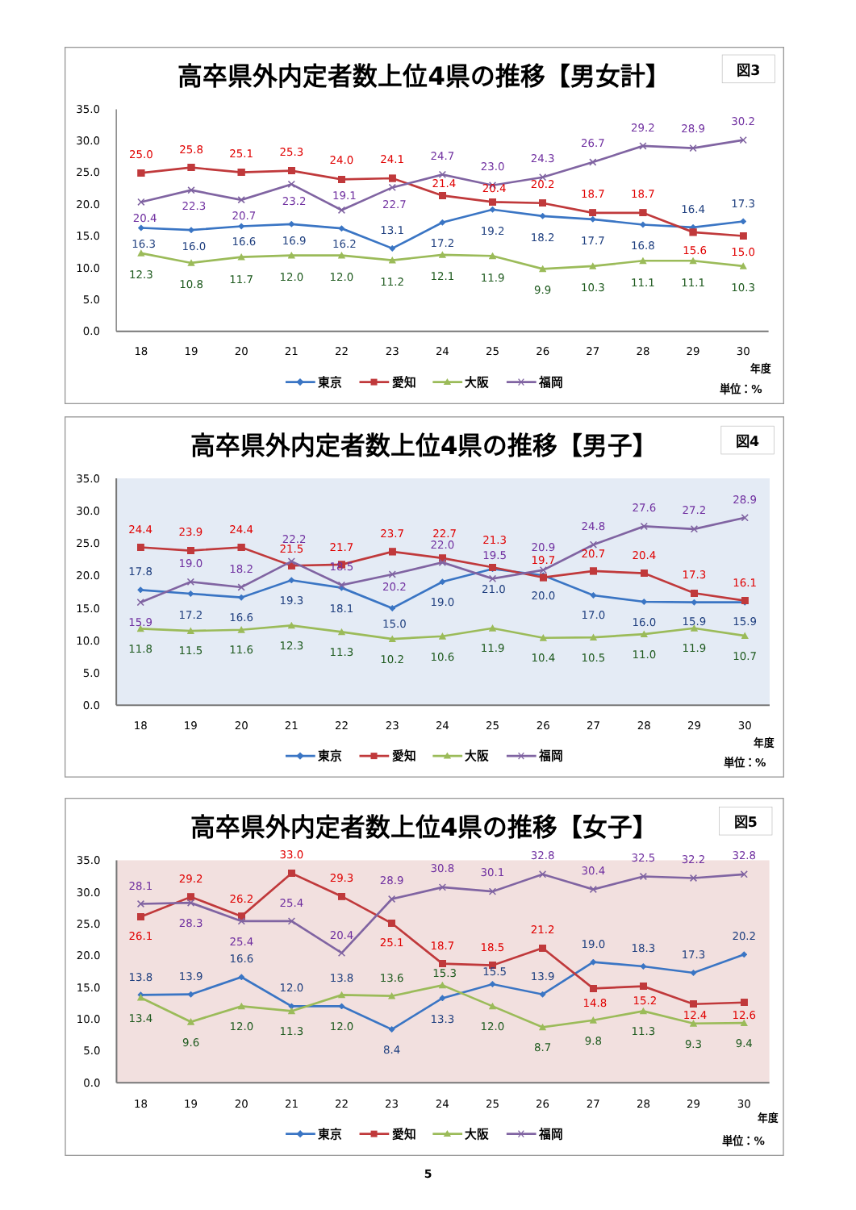高卒県外内定者数上位4県の推移【男女計】
図3
0.0
5.0
10.0
15.0
20.0
25.0
30.0
35.0
18
19
20
21
22
23
24
25
26
27
28
29
30
16.3
16.0
16.6
16.9
16.2
13.1
17.2
19.2
18.2
17.7
16.8
16.4
17.3
25.0
25.8
25.1
25.3
24.0
24.1
21.4
20.4
20.2
18.7
18.7
15.6
15.0
12.3
10.8
11.7
12.0
12.0
11.2
12.1
11.9
9.9
10.3
11.1
11.1
10.3
20.4
22.3
20.7
23.2
19.1
22.7
24.7
23.0
24.3
26.7
29.2
28.9
30.2
年度
東京
愛知
大阪
福岡
単位：%
高卒県外内定者数上位4県の推移【男子】
図4
0.0
5.0
10.0
15.0
20.0
25.0
30.0
35.0
18
19
20
21
22
23
24
25
26
27
28
29
30
17.8
17.2
16.6
19.3
18.1
15.0
19.0
21.0
20.0
17.0
16.0
15.9
15.9
24.4
23.9
24.4
21.5
21.7
23.7
22.7
21.3
19.7
20.7
20.4
17.3
16.1
11.8
11.5
11.6
12.3
11.3
10.2
10.6
11.9
10.4
10.5
11.0
11.9
10.7
15.9
19.0
18.2
22.2
18.5
20.2
22.0
19.5
20.9
24.8
27.6
27.2
28.9
年度
東京
愛知
大阪
福岡
単位：%
高卒県外内定者数上位4県の推移【女子】
図5
0.0
5.0
10.0
15.0
20.0
25.0
30.0
35.0
18
19
20
21
22
23
24
25
26
27
28
29
30
13.8
13.9
16.6
12.0
13.8
8.4
13.3
15.5
13.9
19.0
18.3
17.3
20.2
26.1
29.2
26.2
33.0
29.3
25.1
18.7
18.5
21.2
14.8
15.2
12.4
12.6
13.4
9.6
12.0
11.3
12.0
13.6
15.3
12.0
8.7
9.8
11.3
9.3
9.4
28.1
28.3
25.4
25.4
20.4
28.9
30.8
30.1
32.8
30.4
32.5
32.2
32.8
年度
東京
愛知
大阪
福岡
単位：%
5